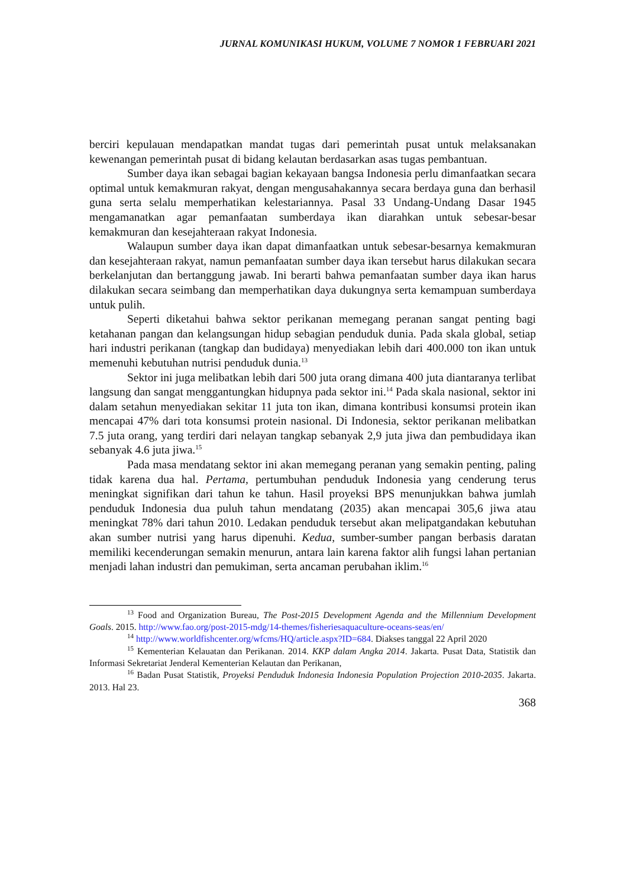JURNAL KOMUNIKASI HUKUM, VOLUME 7 NOMOR 1 FEBRUARI 2021
berciri kepulauan mendapatkan mandat tugas dari pemerintah pusat untuk melaksanakan kewenangan pemerintah pusat di bidang kelautan berdasarkan asas tugas pembantuan.
Sumber daya ikan sebagai bagian kekayaan bangsa Indonesia perlu dimanfaatkan secara optimal untuk kemakmuran rakyat, dengan mengusahakannya secara berdaya guna dan berhasil guna serta selalu memperhatikan kelestariannya. Pasal 33 Undang-Undang Dasar 1945 mengamanatkan agar pemanfaatan sumberdaya ikan diarahkan untuk sebesar-besar kemakmuran dan kesejahteraan rakyat Indonesia.
Walaupun sumber daya ikan dapat dimanfaatkan untuk sebesar-besarnya kemakmuran dan kesejahteraan rakyat, namun pemanfaatan sumber daya ikan tersebut harus dilakukan secara berkelanjutan dan bertanggung jawab. Ini berarti bahwa pemanfaatan sumber daya ikan harus dilakukan secara seimbang dan memperhatikan daya dukungnya serta kemampuan sumberdaya untuk pulih.
Seperti diketahui bahwa sektor perikanan memegang peranan sangat penting bagi ketahanan pangan dan kelangsungan hidup sebagian penduduk dunia. Pada skala global, setiap hari industri perikanan (tangkap dan budidaya) menyediakan lebih dari 400.000 ton ikan untuk memenuhi kebutuhan nutrisi penduduk dunia.<sup>13</sup>
Sektor ini juga melibatkan lebih dari 500 juta orang dimana 400 juta diantaranya terlibat langsung dan sangat menggantungkan hidupnya pada sektor ini.<sup>14</sup> Pada skala nasional, sektor ini dalam setahun menyediakan sekitar 11 juta ton ikan, dimana kontribusi konsumsi protein ikan mencapai 47% dari tota konsumsi protein nasional. Di Indonesia, sektor perikanan melibatkan 7.5 juta orang, yang terdiri dari nelayan tangkap sebanyak 2,9 juta jiwa dan pembudidaya ikan sebanyak 4.6 juta jiwa.<sup>15</sup>
Pada masa mendatang sektor ini akan memegang peranan yang semakin penting, paling tidak karena dua hal. Pertama, pertumbuhan penduduk Indonesia yang cenderung terus meningkat signifikan dari tahun ke tahun. Hasil proyeksi BPS menunjukkan bahwa jumlah penduduk Indonesia dua puluh tahun mendatang (2035) akan mencapai 305,6 jiwa atau meningkat 78% dari tahun 2010. Ledakan penduduk tersebut akan melipatgandakan kebutuhan akan sumber nutrisi yang harus dipenuhi. Kedua, sumber-sumber pangan berbasis daratan memiliki kecenderungan semakin menurun, antara lain karena faktor alih fungsi lahan pertanian menjadi lahan industri dan pemukiman, serta ancaman perubahan iklim.<sup>16</sup>
<sup>13</sup> Food and Organization Bureau, The Post-2015 Development Agenda and the Millennium Development Goals. 2015. http://www.fao.org/post-2015-mdg/14-themes/fisheriesaquaculture-oceans-seas/en/
<sup>14</sup> http://www.worldfishcenter.org/wfcms/HQ/article.aspx?ID=684. Diakses tanggal 22 April 2020
<sup>15</sup> Kementerian Kelauatan dan Perikanan. 2014. KKP dalam Angka 2014. Jakarta. Pusat Data, Statistik dan Informasi Sekretariat Jenderal Kementerian Kelautan dan Perikanan,
<sup>16</sup> Badan Pusat Statistik, Proyeksi Penduduk Indonesia Indonesia Population Projection 2010-2035. Jakarta. 2013. Hal 23.
368